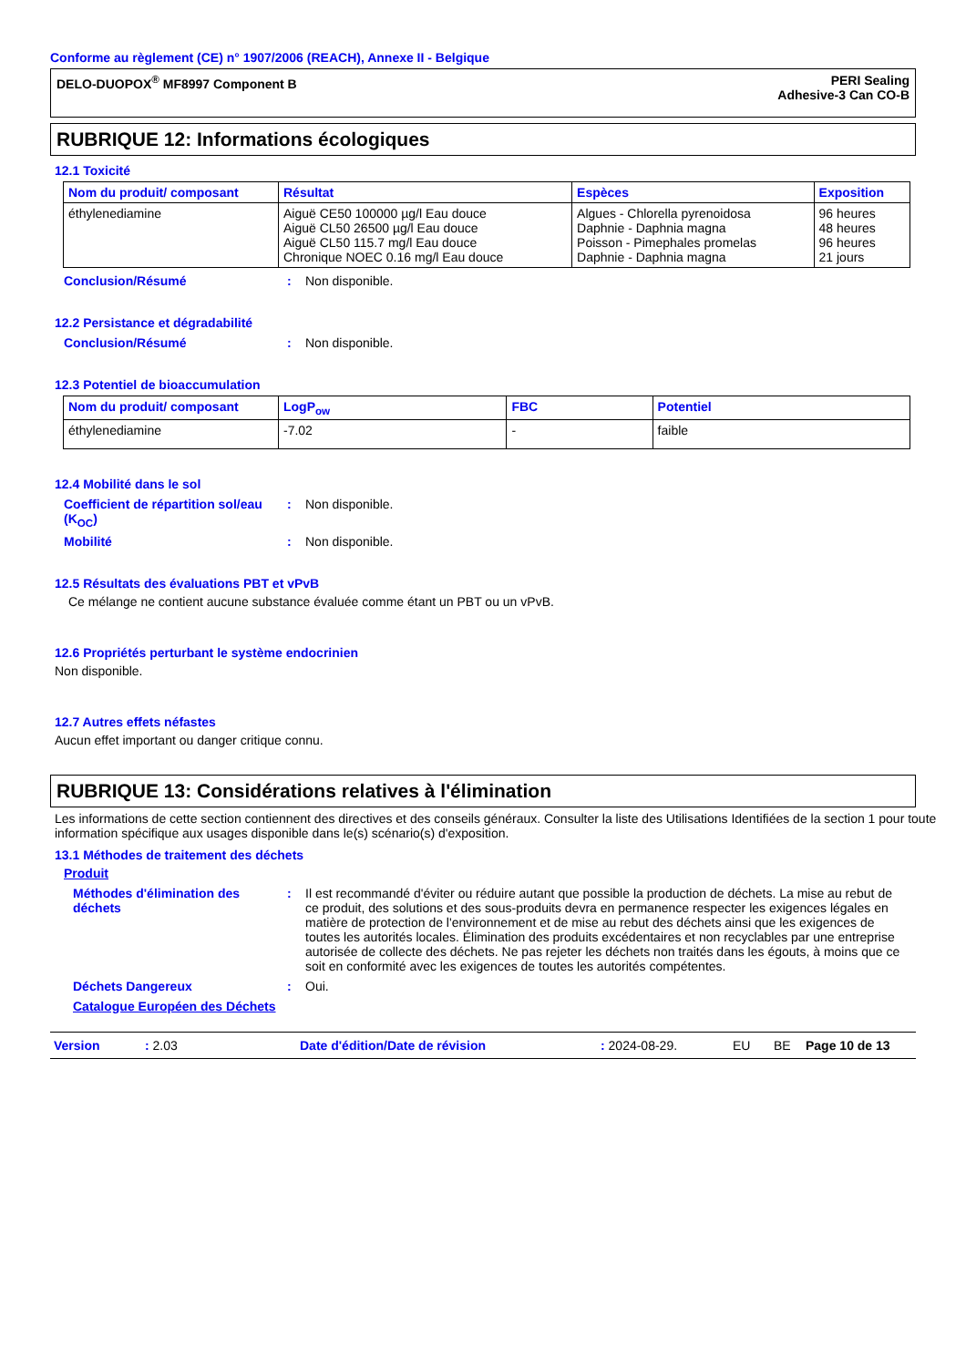Conforme au règlement (CE) n° 1907/2006 (REACH), Annexe II - Belgique
DELO-DUOPOX<sup>®</sup> MF8997 Component B
PERI Sealing
Adhesive-3 Can CO-B
RUBRIQUE 12: Informations écologiques
12.1 Toxicité
| Nom du produit/ composant | Résultat | Espèces | Exposition |
| --- | --- | --- | --- |
| éthylenediamine | Aiguë CE50 100000 µg/l Eau douce Aiguë CL50 26500 µg/l Eau douce Aiguë CL50 115.7 mg/l Eau douce Chronique NOEC 0.16 mg/l Eau douce | Algues - Chlorella pyrenoidosa Daphnie - Daphnia magna Poisson - Pimephales promelas Daphnie - Daphnia magna | 96 heures 48 heures 96 heures 21 jours |
Conclusion/Résumé : Non disponible.
12.2 Persistance et dégradabilité
Conclusion/Résumé : Non disponible.
12.3 Potentiel de bioaccumulation
| Nom du produit/ composant | LogP<sub>ow</sub> | FBC | Potentiel |
| --- | --- | --- | --- |
| éthylenediamine | -7.02 | - | faible |
12.4 Mobilité dans le sol
Coefficient de répartition sol/eau (K<sub>OC</sub>)
: Non disponible.
Mobilité : Non disponible.
12.5 Résultats des évaluations PBT et vPvB
Ce mélange ne contient aucune substance évaluée comme étant un PBT ou un vPvB.
12.6 Propriétés perturbant le système endocrinien
Non disponible.
12.7 Autres effets néfastes
Aucun effet important ou danger critique connu.
RUBRIQUE 13: Considérations relatives à l'élimination
Les informations de cette section contiennent des directives et des conseils généraux. Consulter la liste des Utilisations Identifiées de la section 1 pour toute information spécifique aux usages disponible dans le(s) scénario(s) d'exposition.
13.1 Méthodes de traitement des déchets
Produit
Méthodes d'élimination des déchets
: Il est recommandé d'éviter ou réduire autant que possible la production de déchets. La mise au rebut de ce produit, des solutions et des sous-produits devra en permanence respecter les exigences légales en matière de protection de l'environnement et de mise au rebut des déchets ainsi que les exigences de toutes les autorités locales. Élimination des produits excédentaires et non recyclables par une entreprise autorisée de collecte des déchets. Ne pas rejeter les déchets non traités dans les égouts, à moins que ce soit en conformité avec les exigences de toutes les autorités compétentes.
Déchets Dangereux : Oui.
Catalogue Européen des Déchets
Version: 2.03 Date d'édition/Date de révision: 2024-08-29. EU BE Page 10 de 13